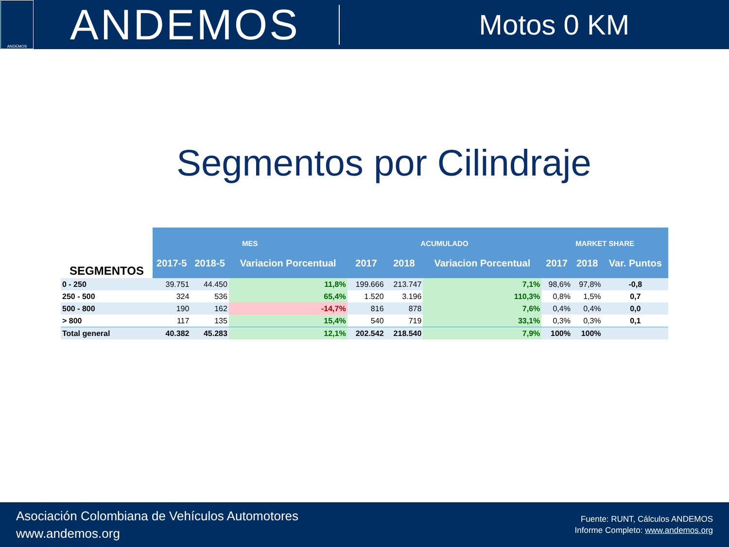ANDEMOS
ANDEMOS
Motos 0 KM
Segmentos por Cilindraje
| SEGMENTOS | MES | | | ACUMULADO | | | MARKET SHARE | | |
| --- | --- | --- | --- | --- | --- | --- | --- | --- | --- |
| | 2017-5 | 2018-5 | Variacion Porcentual | 2017 | 2018 | Variacion Porcentual | 2017 | 2018 | Var. Puntos |
| 0 - 250 | 39.751 | 44.450 | 11,8% | 199.666 | 213.747 | 7,1% | 98,6% | 97,8% | -0,8 |
| 250 - 500 | 324 | 536 | 65,4% | 1.520 | 3.196 | 110,3% | 0,8% | 1,5% | 0,7 |
| 500 - 800 | 190 | 162 | -14,7% | 816 | 878 | 7,6% | 0,4% | 0,4% | 0,0 |
| > 800 | 117 | 135 | 15,4% | 540 | 719 | 33,1% | 0,3% | 0,3% | 0,1 |
| Total general | 40.382 | 45.283 | 12,1% | 202.542 | 218.540 | 7,9% | 100% | 100% | |
Asociación Colombiana de Vehículos Automotores
www.andemos.org
Fuente: RUNT, Cálculos ANDEMOS
Informe Completo: www.andemos.org